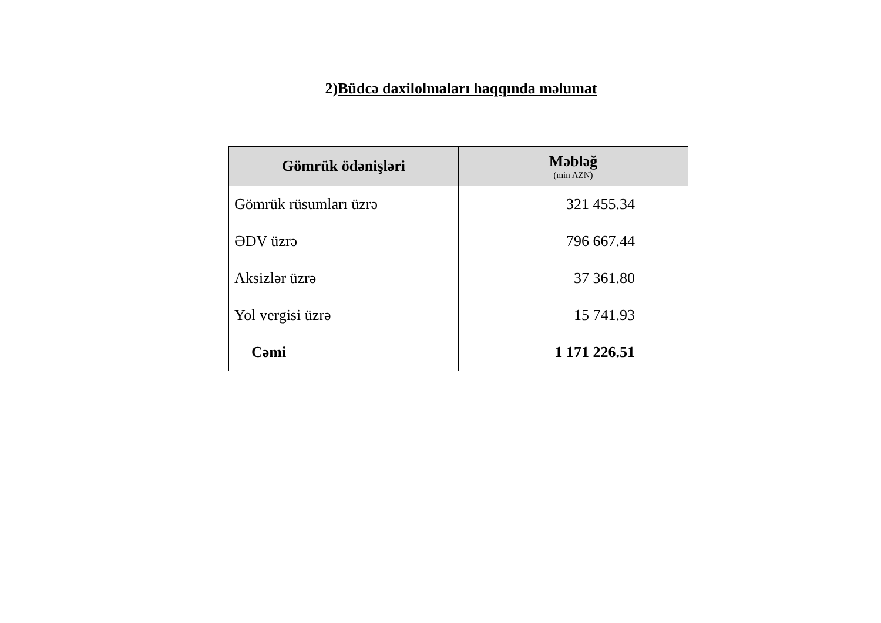2)Büdcə daxilolmaları haqqında məlumat
| Gömrük ödənişləri | Məbləğ (min AZN) |
| --- | --- |
| Gömrük rüsumları üzrə | 321 455.34 |
| ƏDV üzrə | 796 667.44 |
| Aksizlər üzrə | 37 361.80 |
| Yol vergisi üzrə | 15 741.93 |
| Cəmi | 1 171 226.51 |